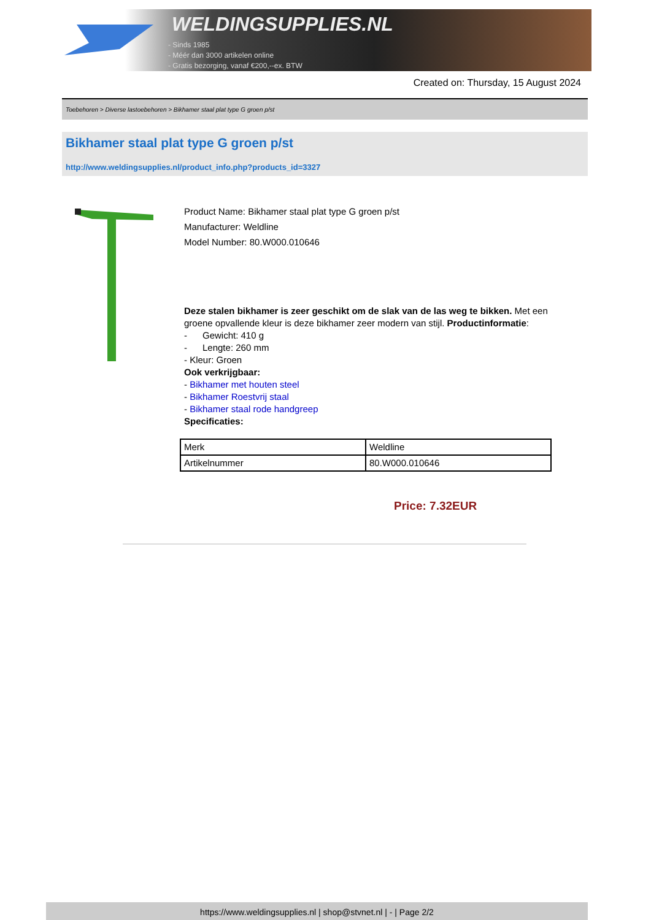WELDINGSUPPLIES.NL
- Sinds 1985
- Méér dan 3000 artikelen online
- Gratis bezorging, vanaf €200,--ex. BTW
Created on: Thursday, 15 August 2024
Toebehoren > Diverse lastoebehoren > Bikhamer staal plat type G groen p/st
Bikhamer staal plat type G groen p/st
http://www.weldingsupplies.nl/product_info.php?products_id=3327
Product Name: Bikhamer staal plat type G groen p/st
Manufacturer: Weldline
Model Number: 80.W000.010646
Deze stalen bikhamer is zeer geschikt om de slak van de las weg te bikken. Met een groene opvallende kleur is deze bikhamer zeer modern van stijl. Productinformatie:
- Gewicht: 410 g
- Lengte: 260 mm
- Kleur: Groen
Ook verkrijgbaar:
- Bikhamer met houten steel
- Bikhamer Roestvrij staal
- Bikhamer staal rode handgreep
Specificaties:
| Merk | Weldline |
| Artikelnummer | 80.W000.010646 |
Price: 7.32EUR
https://www.weldingsupplies.nl | shop@stvnet.nl | - | Page 2/2